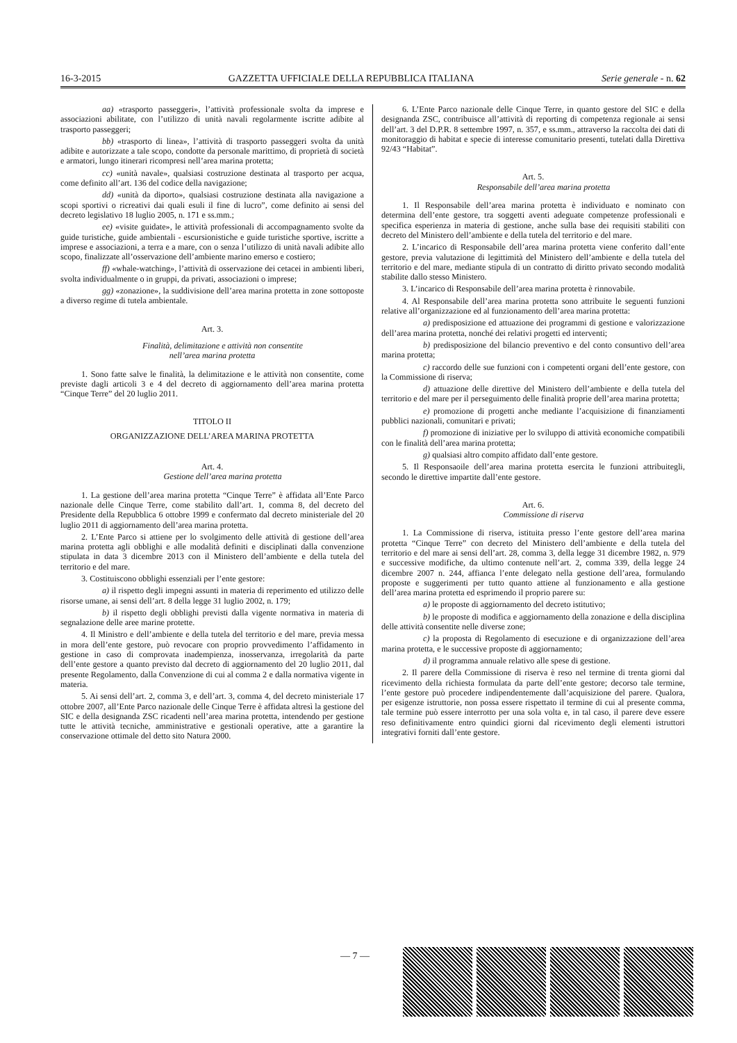16-3-2015 GAZZETTA UFFICIALE DELLA REPUBBLICA ITALIANA Serie generale - n. 62
aa) «trasporto passeggeri», l’attività professionale svolta da imprese e associazioni abilitate, con l’utilizzo di unità navali regolarmente iscritte adibite al trasporto passeggeri;
bb) «trasporto di linea», l’attività di trasporto passeggeri svolta da unità adibite e autorizzate a tale scopo, condotte da personale marittimo, di proprietà di società e armatori, lungo itinerari ricompresi nell’area marina protetta;
cc) «unità navale», qualsiasi costruzione destinata al trasporto per acqua, come definito all’art. 136 del codice della navigazione;
dd) «unità da diporto», qualsiasi costruzione destinata alla navigazione a scopi sportivi o ricreativi dai quali esuli il fine di lucro”, come definito ai sensi del decreto legislativo 18 luglio 2005, n. 171 e ss.mm.;
ee) «visite guidate», le attività professionali di accompagnamento svolte da guide turistiche, guide ambientali - escursionistiche e guide turistiche sportive, iscritte a imprese e associazioni, a terra e a mare, con o senza l’utilizzo di unità navali adibite allo scopo, finalizzate all’osservazione dell’ambiente marino emerso e costiero;
ff) «whale-watching», l’attività di osservazione dei cetacei in ambienti liberi, svolta individualmente o in gruppi, da privati, associazioni o imprese;
gg) «zonazione», la suddivisione dell’area marina protetta in zone sottoposte a diverso regime di tutela ambientale.
Art. 3.
Finalità, delimitazione e attività non consentite
nell’area marina protetta
1. Sono fatte salve le finalità, la delimitazione e le attività non consentite, come previste dagli articoli 3 e 4 del decreto di aggiornamento dell’area marina protetta “Cinque Terre” del 20 luglio 2011.
TITOLO II
ORGANIZZAZIONE DELL’AREA MARINA PROTETTA
Art. 4.
Gestione dell’area marina protetta
1. La gestione dell’area marina protetta “Cinque Terre” è affidata all’Ente Parco nazionale delle Cinque Terre, come stabilito dall’art. 1, comma 8, del decreto del Presidente della Repubblica 6 ottobre 1999 e confermato dal decreto ministeriale del 20 luglio 2011 di aggiornamento dell’area marina protetta.
2. L’Ente Parco si attiene per lo svolgimento delle attività di gestione dell’area marina protetta agli obblighi e alle modalità definiti e disciplinati dalla convenzione stipulata in data 3 dicembre 2013 con il Ministero dell’ambiente e della tutela del territorio e del mare.
3. Costituiscono obblighi essenziali per l’ente gestore:
a) il rispetto degli impegni assunti in materia di reperimento ed utilizzo delle risorse umane, ai sensi dell’art. 8 della legge 31 luglio 2002, n. 179;
b) il rispetto degli obblighi previsti dalla vigente normativa in materia di segnalazione delle aree marine protette.
4. Il Ministro e dell’ambiente e della tutela del territorio e del mare, previa messa in mora dell’ente gestore, può revocare con proprio provvedimento l’affidamento in gestione in caso di comprovata inadempienza, inosservanza, irregolarità da parte dell’ente gestore a quanto previsto dal decreto di aggiornamento del 20 luglio 2011, dal presente Regolamento, dalla Convenzione di cui al comma 2 e dalla normativa vigente in materia.
5. Ai sensi dell’art. 2, comma 3, e dell’art. 3, comma 4, del decreto ministeriale 17 ottobre 2007, all’Ente Parco nazionale delle Cinque Terre è affidata altresì la gestione del SIC e della designanda ZSC ricadenti nell’area marina protetta, intendendo per gestione tutte le attività tecniche, amministrative e gestionali operative, atte a garantire la conservazione ottimale del detto sito Natura 2000.
6. L’Ente Parco nazionale delle Cinque Terre, in quanto gestore del SIC e della designanda ZSC, contribuisce all’attività di reporting di competenza regionale ai sensi dell’art. 3 del D.P.R. 8 settembre 1997, n. 357, e ss.mm., attraverso la raccolta dei dati di monitoraggio di habitat e specie di interesse comunitario presenti, tutelati dalla Direttiva 92/43 “Habitat”.
Art. 5.
Responsabile dell’area marina protetta
1. Il Responsabile dell’area marina protetta è individuato e nominato con determina dell’ente gestore, tra soggetti aventi adeguate competenze professionali e specifica esperienza in materia di gestione, anche sulla base dei requisiti stabiliti con decreto del Ministero dell’ambiente e della tutela del territorio e del mare.
2. L’incarico di Responsabile dell’area marina protetta viene conferito dall’ente gestore, previa valutazione di legittimità del Ministero dell’ambiente e della tutela del territorio e del mare, mediante stipula di un contratto di diritto privato secondo modalità stabilite dallo stesso Ministero.
3. L’incarico di Responsabile dell’area marina protetta è rinnovabile.
4. Al Responsabile dell’area marina protetta sono attribuite le seguenti funzioni relative all’organizzazione ed al funzionamento dell’area marina protetta:
a) predisposizione ed attuazione dei programmi di gestione e valorizzazione dell’area marina protetta, nonché dei relativi progetti ed interventi;
b) predisposizione del bilancio preventivo e del conto consuntivo dell’area marina protetta;
c) raccordo delle sue funzioni con i competenti organi dell’ente gestore, con la Commissione di riserva;
d) attuazione delle direttive del Ministero dell’ambiente e della tutela del territorio e del mare per il perseguimento delle finalità proprie dell’area marina protetta;
e) promozione di progetti anche mediante l’acquisizione di finanziamenti pubblici nazionali, comunitari e privati;
f) promozione di iniziative per lo sviluppo di attività economiche compatibili con le finalità dell’area marina protetta;
g) qualsiasi altro compito affidato dall’ente gestore.
5. Il Responsaoile dell’area marina protetta esercita le funzioni attribuitegli, secondo le direttive impartite dall’ente gestore.
Art. 6.
Commissione di riserva
1. La Commissione di riserva, istituita presso l’ente gestore dell’area marina protetta “Cinque Terre” con decreto del Ministero dell’ambiente e della tutela del territorio e del mare ai sensi dell’art. 28, comma 3, della legge 31 dicembre 1982, n. 979 e successive modifiche, da ultimo contenute nell’art. 2, comma 339, della legge 24 dicembre 2007 n. 244, affianca l’ente delegato nella gestione dell’area, formulando proposte e suggerimenti per tutto quanto attiene al funzionamento e alla gestione dell’area marina protetta ed esprimendo il proprio parere su:
a) le proposte di aggiornamento del decreto istitutivo;
b) le proposte di modifica e aggiornamento della zonazione e della disciplina delle attività consentite nelle diverse zone;
c) la proposta di Regolamento di esecuzione e di organizzazione dell’area marina protetta, e le successive proposte di aggiornamento;
d) il programma annuale relativo alle spese di gestione.
2. Il parere della Commissione di riserva è reso nel termine di trenta giorni dal ricevimento della richiesta formulata da parte dell’ente gestore; decorso tale termine, l’ente gestore può procedere indipendentemente dall’acquisizione del parere. Qualora, per esigenze istruttorie, non possa essere rispettato il termine di cui al presente comma, tale termine può essere interrotto per una sola volta e, in tal caso, il parere deve essere reso definitivamente entro quindici giorni dal ricevimento degli elementi istruttori integrativi forniti dall’ente gestore.
— 7 —